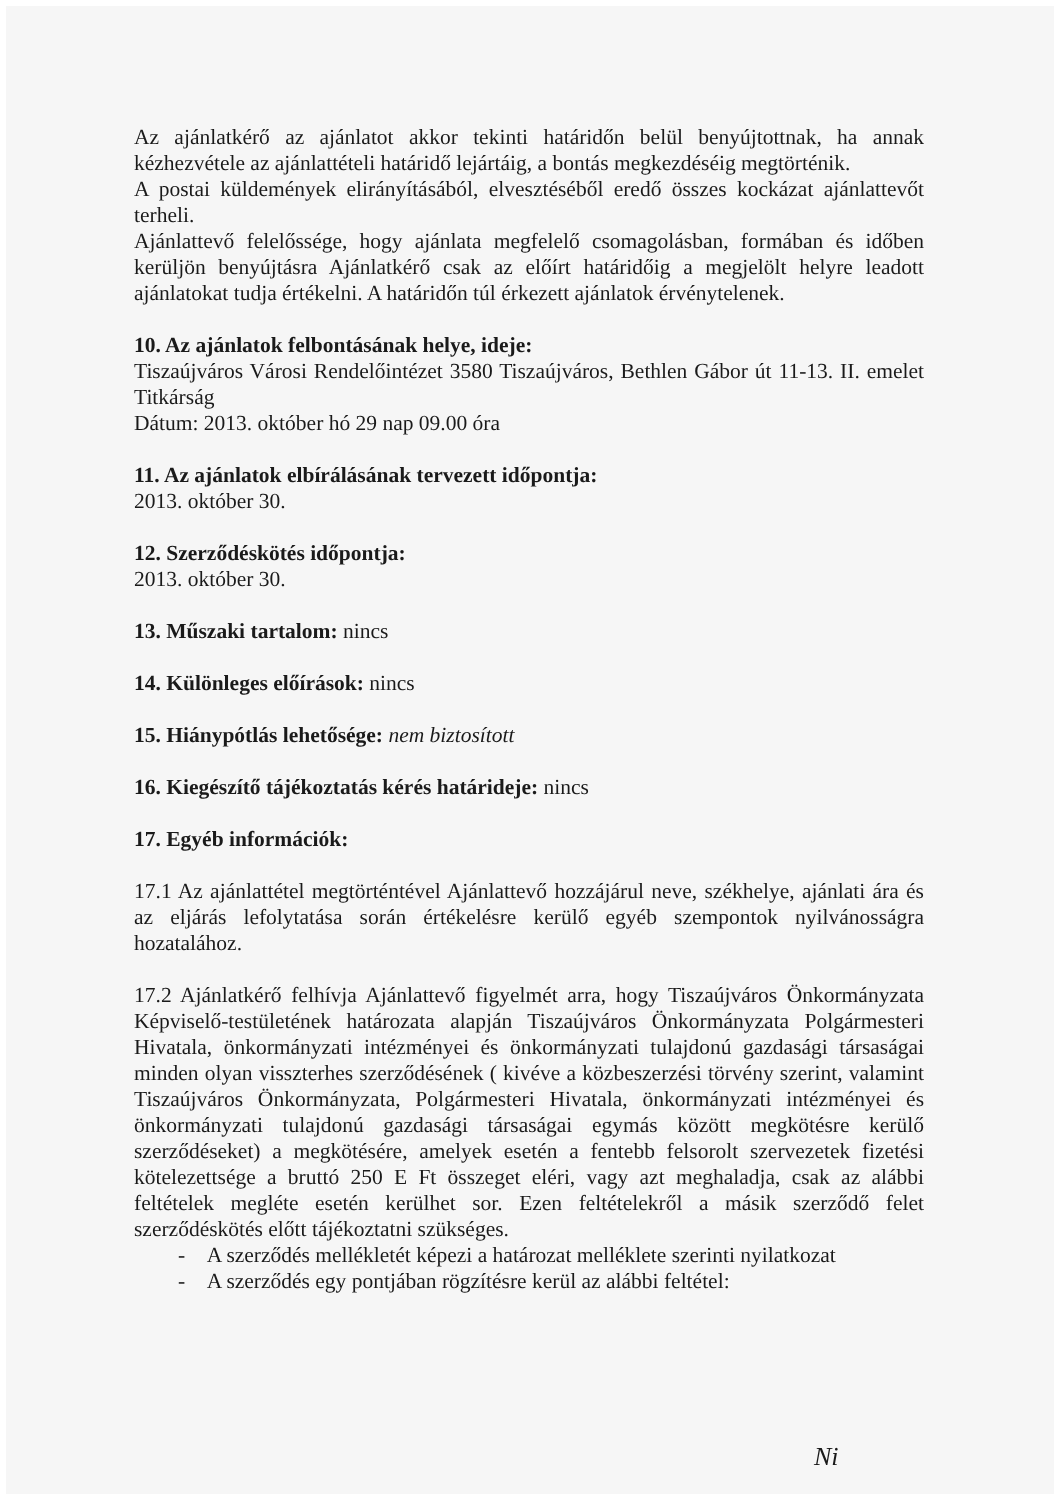Az ajánlatkérő az ajánlatot akkor tekinti határidőn belül benyújtottnak, ha annak kézhezvétele az ajánlattételi határidő lejártáig, a bontás megkezdéséig megtörténik.
A postai küldemények elirányításából, elvesztéséből eredő összes kockázat ajánlattevőt terheli.
Ajánlattevő felelőssége, hogy ajánlata megfelelő csomagolásban, formában és időben kerüljön benyújtásra Ajánlatkérő csak az előírt határidőig a megjelölt helyre leadott ajánlatokat tudja értékelni. A határidőn túl érkezett ajánlatok érvénytelenek.
10. Az ajánlatok felbontásának helye, ideje:
Tiszaújváros Városi Rendelőintézet 3580 Tiszaújváros, Bethlen Gábor út 11-13. II. emelet Titkárság
Dátum: 2013. október hó 29 nap 09.00 óra
11. Az ajánlatok elbírálásának tervezett időpontja:
2013. október 30.
12. Szerződéskötés időpontja:
2013. október 30.
13. Műszaki tartalom: nincs
14. Különleges előírások: nincs
15. Hiánypótlás lehetősége: nem biztosított
16. Kiegészítő tájékoztatás kérés határideje: nincs
17. Egyéb információk:
17.1 Az ajánlattétel megtörténtével Ajánlattevő hozzájárul neve, székhelye, ajánlati ára és az eljárás lefolytatása során értékelésre kerülő egyéb szempontok nyilvánosságra hozatalához.
17.2 Ajánlatkérő felhívja Ajánlattevő figyelmét arra, hogy Tiszaújváros Önkormányzata Képviselő-testületének határozata alapján Tiszaújváros Önkormányzata Polgármesteri Hivatala, önkormányzati intézményei és önkormányzati tulajdonú gazdasági társaságai minden olyan visszterhes szerződésének ( kivéve a közbeszerzési törvény szerint, valamint Tiszaújváros Önkormányzata, Polgármesteri Hivatala, önkormányzati intézményei és önkormányzati tulajdonú gazdasági társaságai egymás között megkötésre kerülő szerződéseket) a megkötésére, amelyek esetén a fentebb felsorolt szervezetek fizetési kötelezettsége a bruttó 250 E Ft összeget eléri, vagy azt meghaladja, csak az alábbi feltételek megléte esetén kerülhet sor. Ezen feltételekről a másik szerződő felet szerződéskötés előtt tájékoztatni szükséges.
- A szerződés mellékletét képezi a határozat melléklete szerinti nyilatkozat
- A szerződés egy pontjában rögzítésre kerül az alábbi feltétel:
Ni